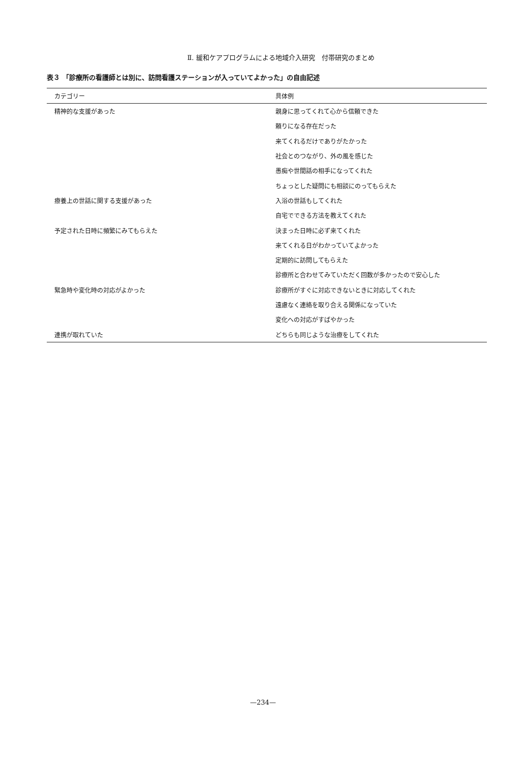Ⅱ. 緩和ケアプログラムによる地域介入研究　付帯研究のまとめ
表３ 「診療所の看護師とは別に、訪問看護ステーションが入っていてよかった」の自由記述
| カテゴリー | 具体例 |
| --- | --- |
| 精神的な支援があった | 親身に思ってくれて心から信頼できた |
| | 頼りになる存在だった |
| | 来てくれるだけでありがたかった |
| | 社会とのつながり、外の風を感じた |
| | 愚痴や世間話の相手になってくれた |
| | ちょっとした疑問にも相談にのってもらえた |
| 療養上の世話に関する支援があった | 入浴の世話もしてくれた |
| | 自宅でできる方法を教えてくれた |
| 予定された日時に頻繁にみてもらえた | 決まった日時に必ず来てくれた |
| | 来てくれる日がわかっていてよかった |
| | 定期的に訪問してもらえた |
| | 診療所と合わせてみていただく回数が多かったので安心した |
| 緊急時や変化時の対応がよかった | 診療所がすぐに対応できないときに対応してくれた |
| | 遠慮なく連絡を取り合える関係になっていた |
| | 変化への対応がすばやかった |
| 連携が取れていた | どちらも同じような治療をしてくれた |
—234—